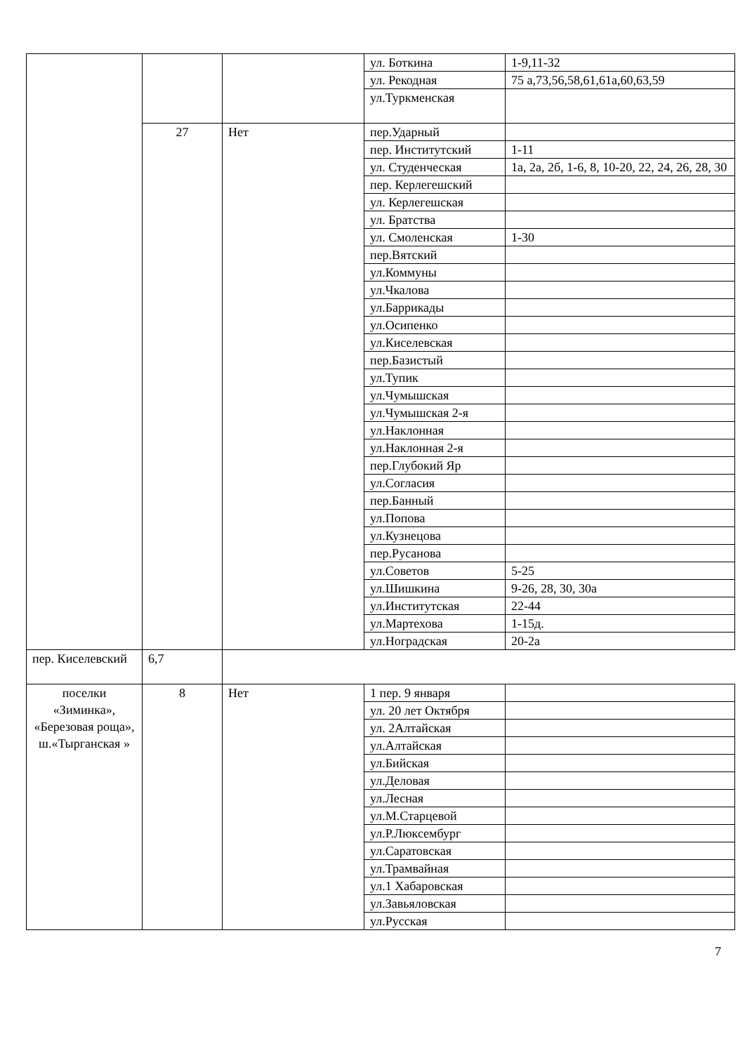| | | | ул. Боткина | 1-9,11-32 |
| | | | ул. Рекодная | 75 а,73,56,58,61,61а,60,63,59 |
| | | | ул.Туркменская | |
| | 27 | Нет | пер.Ударный | |
| | | | пер. Институтский | 1-11 |
| | | | ул. Студенческая | 1а, 2а, 2б, 1-6, 8, 10-20, 22, 24, 26, 28, 30 |
| | | | пер. Керлегешский | |
| | | | ул. Керлегешская | |
| | | | ул. Братства | |
| | | | ул. Смоленская | 1-30 |
| | | | пер.Вятский | |
| | | | ул.Коммуны | |
| | | | ул.Чкалова | |
| | | | ул.Баррикады | |
| | | | ул.Осипенко | |
| | | | ул.Киселевская | |
| | | | пер.Базистый | |
| | | | ул.Тупик | |
| | | | ул.Чумышская | |
| | | | ул.Чумышская 2-я | |
| | | | ул.Наклонная | |
| | | | ул.Наклонная 2-я | |
| | | | пер.Глубокий Яр | |
| | | | ул.Согласия | |
| | | | пер.Банный | |
| | | | ул.Попова | |
| | | | ул.Кузнецова | |
| | | | пер.Русанова | |
| | | | ул.Советов | 5-25 |
| | | | ул.Шишкина | 9-26, 28, 30, 30а |
| | | | ул.Институтская | 22-44 |
| | | | ул.Мартехова | 1-15д. |
| | | | ул.Ноградская | 20-2а |
| пер. Киселевский | 6,7 | | | |
| поселки «Зиминка», «Березовая роща», ш.«Тырганская » | 8 | Нет | 1 пер. 9 января | |
| | | | ул. 20 лет Октября | |
| | | | ул. 2Алтайская | |
| | | | ул.Алтайская | |
| | | | ул.Бийская | |
| | | | ул.Деловая | |
| | | | ул.Лесная | |
| | | | ул.М.Старцевой | |
| | | | ул.Р.Люксембург | |
| | | | ул.Саратовская | |
| | | | ул.Трамвайная | |
| | | | ул.1 Хабаровская | |
| | | | ул.Завьяловская | |
| | | | ул.Русская | |
7